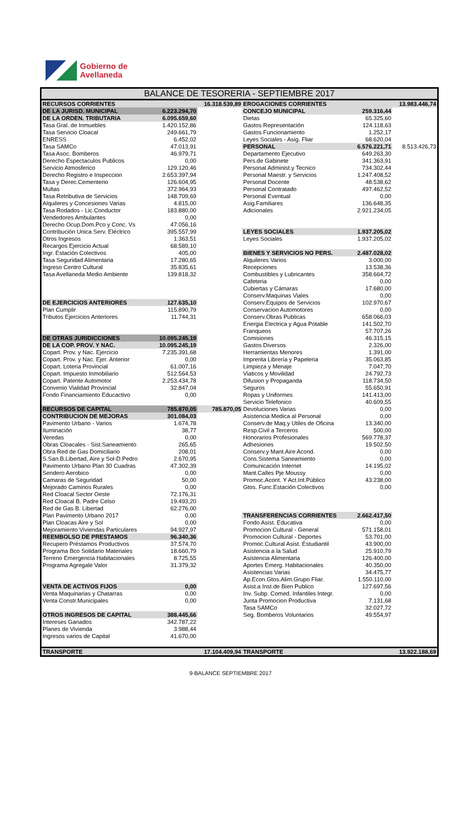Gobierno de
Avellaneda
| BALANCE DE TESORERIA - SEPTIEMBRE 2017 | | | | | |
| RECURSOS CORRIENTES | | 16.318.539,89 | EROGACIONES CORRIENTES | | 13.983.446,74 |
| DE LA JURISD. MUNICIPAL | 6.223.294,70 | | CONCEJO MUNICIPAL | 259.316,44 | |
| DE LA ORDEN. TRIBUTARIA | 6.095.659,60 | | Dietas | 65.325,60 | |
| Tasa Gral. de Inmuebles | 1.420.152,86 | | Gastos Representación | 124.118,63 | |
| Tasa Servicio Cloacal | 249.661,79 | | Gastos Funcionamiento | 1.252,17 | |
| ENRESS | 6.452,02 | | Leyes Sociales - Asig. Fliar | 68.620,04 | |
| Tasa SAMCo | 47.013,91 | | PERSONAL | 6.576.221,71 | 8.513.426,73 |
| Tasa Asoc. Bomberos | 46.979,71 | | Departamento Ejecutivo | 649.263,30 | |
| Derecho Espectaculos Publicos | 0,00 | | Pers.de Gabinete | 341.363,91 | |
| Servicio Atmosferico | 129.120,46 | | Personal Administ.y Tecnico | 734.302,44 | |
| Derecho Registro e Inspeccion | 2.653.397,94 | | Personal Maestr. y Servicios | 1.247.408,52 | |
| Tasa y Derec.Cementerio | 126.604,95 | | Personal Docente | 48.538,62 | |
| Multas | 372.964,93 | | Personal Contratado | 497.462,52 | |
| Tasa Retributiva de Servicios | 148.709,69 | | Personal Eventual | 0,00 | |
| Alquileres y Concesiones Varias | 4.815,00 | | Asig.Familiares | 136.648,35 | |
| Tasa Rodados - Lic.Conductor | 183.880,00 | | Adicionales | 2.921.234,05 | |
| Vendedores Ambulantes | 0,00 | | | | |
| Derecho Ocup.Dom.Pco y Conc. Vs | 47.056,16 | | | | |
| Contribución Unica Serv. Eléctrico | 395.557,99 | | LEYES SOCIALES | 1.937.205,02 | |
| Otros Ingresos | 1.363,51 | | Leyes Sociales | 1.937.205,02 | |
| Recargos Ejercicio Actual | 68.589,10 | | | | |
| Ingr. Estación Colectivos | 405,00 | | BIENES Y SERVICIOS NO PERS. | 2.487.028,02 | |
| Tasa Seguridad Alimentaria | 17.280,65 | | Alquileres Varios | 3.000,00 | |
| Ingreso Centro Cultural | 35.835,61 | | Recepciones | 13.538,36 | |
| Tasa Avellaneda Medio Ambiente | 139.818,32 | | Combustibles y Lubricantes | 358.664,72 | |
| | | | Cafeteria | 0,00 | |
| | | | Cubiertas y Cámaras | 17.680,00 | |
| | | | Conserv.Maquinas Viales | 0,00 | |
| DE EJERCICIOS ANTERIORES | 127.635,10 | | Conserv.Equipos de Servicios | 102.970,67 | |
| Plan Cumplir | 115.890,79 | | Conservacion Automotores | 0,00 | |
| Tributos Ejercicios Anteriores | 11.744,31 | | Conserv.Obras Publicas | 658.066,03 | |
| | | | Energia Electrica y Agua Potable | 141.502,70 | |
| | | | Franqueos | 57.707,26 | |
| DE OTRAS JURIDICCIONES | 10.095.245,19 | | Comisiones | 46.315,15 | |
| DE LA COP. PROV. Y NAC. | 10.095.245,19 | | Gastos Diversos | 2.326,00 | |
| Copart. Prov. y Nac. Ejercicio | 7.235.391,68 | | Herramientas Menores | 1.391,00 | |
| Copart. Prov. y Nac. Ejer. Anterior | 0,00 | | Imprenta Librería y Papeleria | 35.063,85 | |
| Copart. Loteria Provincial | 61.007,16 | | Limpieza y Menaje | 7.047,70 | |
| Copart. Impuesto Inmobiliario | 512.564,53 | | Viaticos y Movilidad | 24.792,73 | |
| Copart. Patente Automotor | 2.253.434,78 | | Difusion y Propaganda | 118.734,50 | |
| Convenio Vialidad Provincial | 32.847,04 | | Seguros | 55.650,91 | |
| Fondo Financiamiento Educactivo | 0,00 | | Ropas y Uniformes | 141.413,00 | |
| | | | Servicio Telefonico | 40.609,55 | |
| RECURSOS DE CAPITAL | 785.870,05 | 785.870,05 | Devoluciones Varias | 0,00 | |
| CONTRIBUCION DE MEJORAS | 301.084,03 | | Asistencia Medica al Personal | 0,00 | |
| Pavimento Urbano - Varios | 1.674,78 | | Conserv.de Maq.y Utiles de Oficina | 13.340,00 | |
| Iluminación | 38,77 | | Resp.Civil a Terceros | 500,00 | |
| Veredas | 0,00 | | Honorarios Profesionales | 569.778,37 | |
| Obras Cloacales - Sist.Saneamiento | 265,65 | | Adhesiones | 19.502,50 | |
| Obra Red de Gas Domiciliario | 208,01 | | Conserv.y Mant.Aire Acond. | 0,00 | |
| S.San.B.Libertad, Aire y Sol-D.Pedro | 2.670,95 | | Cons.Sistema Saneamiento | 0,00 | |
| Pavimento Urbano Plan 30 Cuadras | 47.302,39 | | Comunicación Internet | 14.195,02 | |
| Sendero Aerobico | 0,00 | | Mant.Calles Pje Moussy | 0,00 | |
| Camaras de Seguridad | 50,00 | | Promoc.Acont. Y Act.Int.Público | 43.238,00 | |
| Mejorado Caminos Rurales | 0,00 | | Gtos. Func.Estación Colectivos | 0,00 | |
| Red Cloacal Sector Oeste | 72.176,31 | | | | |
| Red Cloacal B. Padre Celso | 19.493,20 | | | | |
| Red de Gas B. Libertad | 62.276,00 | | | | |
| Plan Pavimento Urbano 2017 | 0,00 | | TRANSFERENCIAS CORRIENTES | 2.662.417,50 | |
| Plan Cloacas Aire y Sol | 0,00 | | Fondo Asist. Educativa | 0,00 | |
| Mejoramiento Viviendas Particulares | 94.927,97 | | Promocion Cultural - General | 571.158,01 | |
| REEMBOLSO DE PRESTAMOS | 96.340,36 | | Promocion Cultural - Deportes | 53.701,00 | |
| Recupero Préstamos Productivos | 37.574,70 | | Promoc.Cultural Asist. Estudiantil | 43.900,00 | |
| Programa Bco Solidario Materiales | 18.660,79 | | Asistencia a la Salud | 25.910,79 | |
| Terreno Emergencia Habitacionales | 8.725,55 | | Asistencia Alimentaria | 126.400,00 | |
| Programa Agregale Valor | 31.379,32 | | Aportes Emerg. Habitacionales | 40.350,00 | |
| | | | Asistencias Varias | 34.475,77 | |
| | | | Ap.Econ.Gtos.Alim.Grupo Fliar. | 1.550.110,00 | |
| VENTA DE ACTIVOS FIJOS | 0,00 | | Asist.a Inst.de Bien Publico | 127.697,56 | |
| Venta Maquinarias y Chatarras | 0,00 | | Inv. Subp. Comed. Infantiles Integr. | 0,00 | |
| Venta Constr.Municipales | 0,00 | | Junta Promocion Productiva | 7.131,68 | |
| | | | Tasa SAMCo | 32.027,72 | |
| OTROS INGRESOS DE CAPITAL | 388.445,66 | | Seg. Bomberos Voluntarios | 49.554,97 | |
| Intereses Ganados | 342.787,22 | | | | |
| Planes de Vivienda | 3.988,44 | | | | |
| Ingresos varios de Capital | 41.670,00 | | | | |
| TRANSPORTE | | 17.104.409,94 | TRANSPORTE | | 13.922.188,69 |
9-BALANCE SEPTIEMBRE 2017